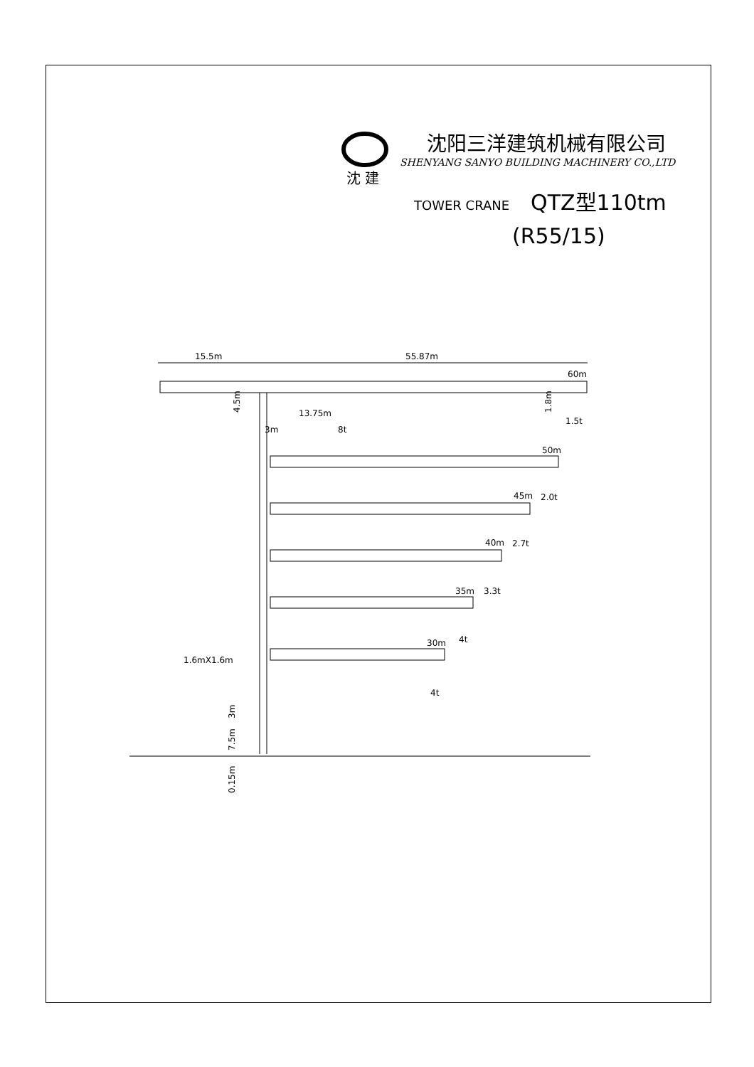沈阳三洋建筑机械有限公司
SHENYANG SANYO BUILDING MACHINERY CO.,LTD
TOWER CRANE QTZ型110tm
(R55/15)
沈 建
15.5m
55.87m
60m
13.75m
3m
8t
1.5t
50m
2.0t
45m
2.7t
40m
3.3t
35m
4t
30m
4t
1.6mX1.6m
4.5m
1.8m
3m
7.5m
0.15m